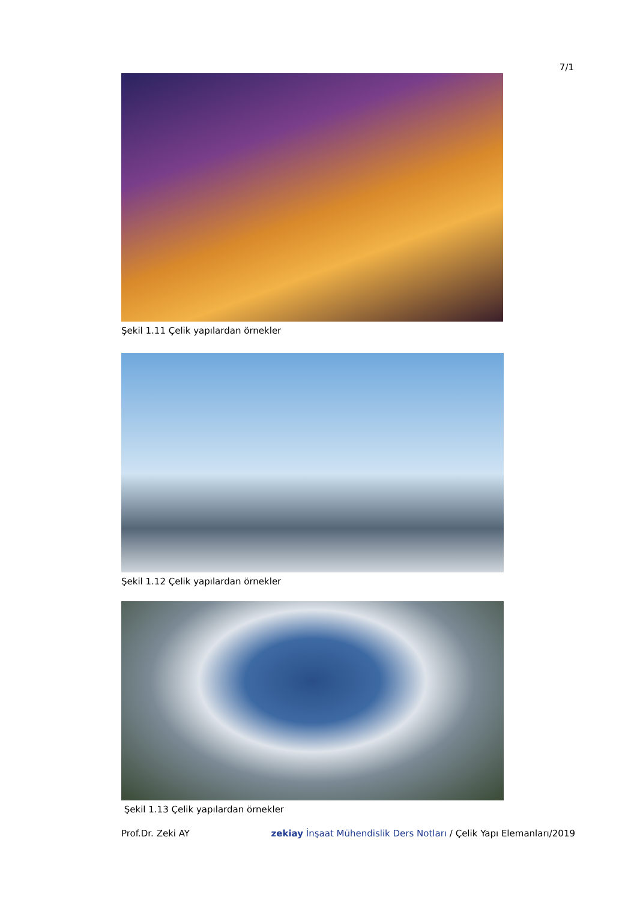7/1
Şekil 1.11 Çelik yapılardan örnekler
Şekil 1.12 Çelik yapılardan örnekler
Şekil 1.13 Çelik yapılardan örnekler
Prof.Dr. Zeki AY zekiay İnşaat Mühendislik Ders Notları / Çelik Yapı Elemanları/2019